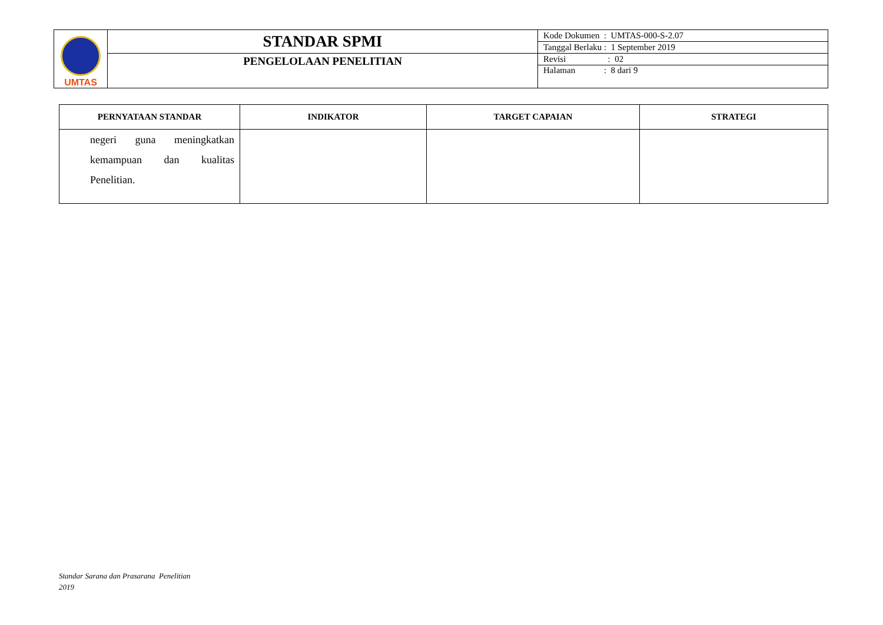| UMTAS | STANDAR SPMI | Kode Dokumen : UMTAS-000-S-2.07 |
| | | Tanggal Berlaku : 1 September 2019 |
| | PENGELOLAAN PENELITIAN | Revisi : 02 |
| | | Halaman : 8 dari 9 |
| PERNYATAAN STANDAR | INDIKATOR | TARGET CAPAIAN | STRATEGI |
| --- | --- | --- | --- |
| negeri guna meningkatkan kemampuan dan kualitas Penelitian. | | | |
Standar Sarana dan Prasarana Penelitian
2019